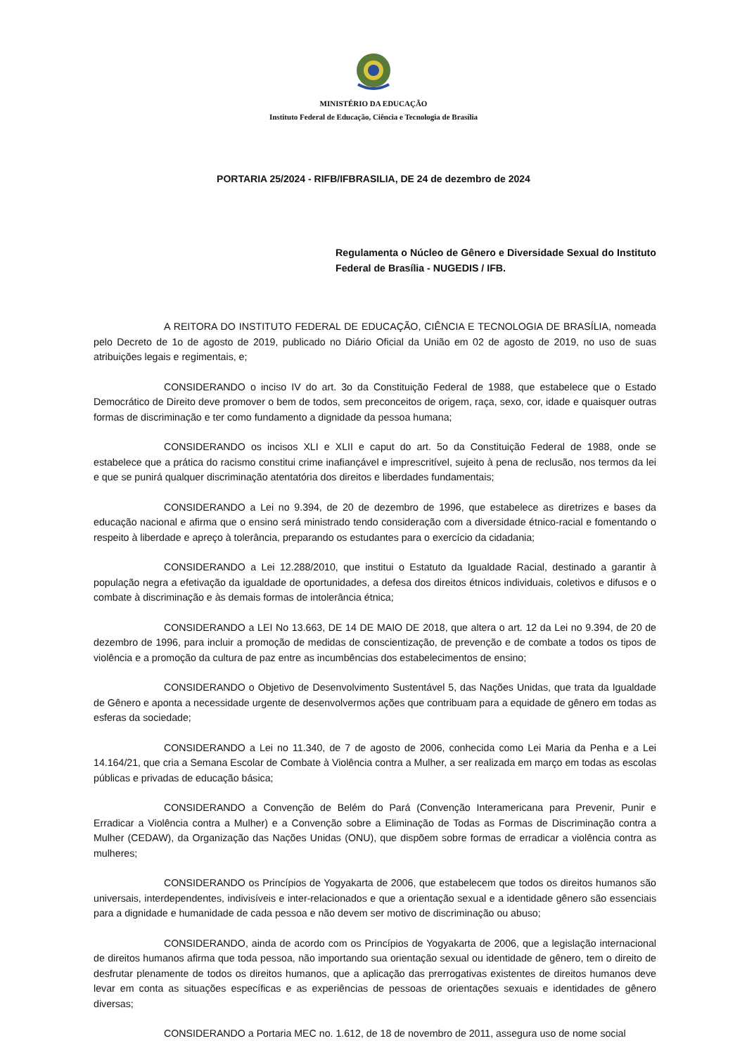MINISTÉRIO DA EDUCAÇÃO
Instituto Federal de Educação, Ciência e Tecnologia de Brasília
PORTARIA 25/2024 - RIFB/IFBRASILIA, DE 24 de dezembro de 2024
Regulamenta o Núcleo de Gênero e Diversidade Sexual do Instituto Federal de Brasília - NUGEDIS / IFB.
A REITORA DO INSTITUTO FEDERAL DE EDUCAÇÃO, CIÊNCIA E TECNOLOGIA DE BRASÍLIA, nomeada pelo Decreto de 1o de agosto de 2019, publicado no Diário Oficial da União em 02 de agosto de 2019, no uso de suas atribuições legais e regimentais, e;
CONSIDERANDO o inciso IV do art. 3o da Constituição Federal de 1988, que estabelece que o Estado Democrático de Direito deve promover o bem de todos, sem preconceitos de origem, raça, sexo, cor, idade e quaisquer outras formas de discriminação e ter como fundamento a dignidade da pessoa humana;
CONSIDERANDO os incisos XLI e XLII e caput do art. 5o da Constituição Federal de 1988, onde se estabelece que a prática do racismo constitui crime inafiançável e imprescritível, sujeito à pena de reclusão, nos termos da lei e que se punirá qualquer discriminação atentatória dos direitos e liberdades fundamentais;
CONSIDERANDO a Lei no 9.394, de 20 de dezembro de 1996, que estabelece as diretrizes e bases da educação nacional e afirma que o ensino será ministrado tendo consideração com a diversidade étnico-racial e fomentando o respeito à liberdade e apreço à tolerância, preparando os estudantes para o exercício da cidadania;
CONSIDERANDO a Lei 12.288/2010, que institui o Estatuto da Igualdade Racial, destinado a garantir à população negra a efetivação da igualdade de oportunidades, a defesa dos direitos étnicos individuais, coletivos e difusos e o combate à discriminação e às demais formas de intolerância étnica;
CONSIDERANDO a LEI No 13.663, DE 14 DE MAIO DE 2018, que altera o art. 12 da Lei no 9.394, de 20 de dezembro de 1996, para incluir a promoção de medidas de conscientização, de prevenção e de combate a todos os tipos de violência e a promoção da cultura de paz entre as incumbências dos estabelecimentos de ensino;
CONSIDERANDO o Objetivo de Desenvolvimento Sustentável 5, das Nações Unidas, que trata da Igualdade de Gênero e aponta a necessidade urgente de desenvolvermos ações que contribuam para a equidade de gênero em todas as esferas da sociedade;
CONSIDERANDO a Lei no 11.340, de 7 de agosto de 2006, conhecida como Lei Maria da Penha e a Lei 14.164/21, que cria a Semana Escolar de Combate à Violência contra a Mulher, a ser realizada em março em todas as escolas públicas e privadas de educação básica;
CONSIDERANDO a Convenção de Belém do Pará (Convenção Interamericana para Prevenir, Punir e Erradicar a Violência contra a Mulher) e a Convenção sobre a Eliminação de Todas as Formas de Discriminação contra a Mulher (CEDAW), da Organização das Nações Unidas (ONU), que dispõem sobre formas de erradicar a violência contra as mulheres;
CONSIDERANDO os Princípios de Yogyakarta de 2006, que estabelecem que todos os direitos humanos são universais, interdependentes, indivisíveis e inter-relacionados e que a orientação sexual e a identidade gênero são essenciais para a dignidade e humanidade de cada pessoa e não devem ser motivo de discriminação ou abuso;
CONSIDERANDO, ainda de acordo com os Princípios de Yogyakarta de 2006, que a legislação internacional de direitos humanos afirma que toda pessoa, não importando sua orientação sexual ou identidade de gênero, tem o direito de desfrutar plenamente de todos os direitos humanos, que a aplicação das prerrogativas existentes de direitos humanos deve levar em conta as situações específicas e as experiências de pessoas de orientações sexuais e identidades de gênero diversas;
CONSIDERANDO a Portaria MEC no. 1.612, de 18 de novembro de 2011, assegura uso de nome social